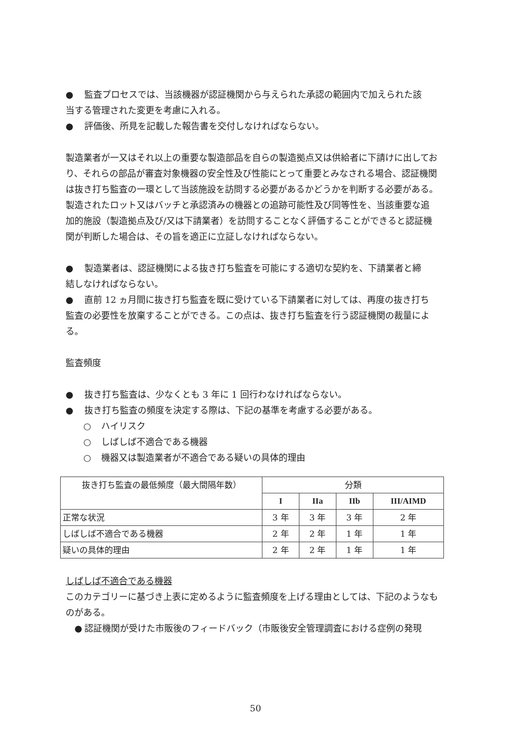● 監査プロセスでは、当該機器が認証機関から与えられた承認の範囲内で加えられた該
当する管理された変更を考慮に入れる。
● 評価後、所見を記載した報告書を交付しなければならない。
製造業者が一又はそれ以上の重要な製造部品を自らの製造拠点又は供給者に下請けに出しており、それらの部品が審査対象機器の安全性及び性能にとって重要とみなされる場合、認証機関は抜き打ち監査の一環として当該施設を訪問する必要があるかどうかを判断する必要がある。
製造されたロット又はバッチと承認済みの機器との追跡可能性及び同等性を、当該重要な追加的施設（製造拠点及び/又は下請業者）を訪問することなく評価することができると認証機関が判断した場合は、その旨を適正に立証しなければならない。
● 製造業者は、認証機関による抜き打ち監査を可能にする適切な契約を、下請業者と締
結しなければならない。
● 直前 12 ヵ月間に抜き打ち監査を既に受けている下請業者に対しては、再度の抜き打ち
監査の必要性を放棄することができる。この点は、抜き打ち監査を行う認証機関の裁量による。
監査頻度
● 抜き打ち監査は、少なくとも 3 年に 1 回行わなければならない。
● 抜き打ち監査の頻度を決定する際は、下記の基準を考慮する必要がある。
○ ハイリスク
○ しばしば不適合である機器
○ 機器又は製造業者が不適合である疑いの具体的理由
| 抜き打ち監査の最低頻度（最大間隔年数） | 分類 | | | |
| --- | --- | --- | --- | --- |
| | I | IIa | IIb | III/AIMD |
| 正常な状況 | 3 年 | 3 年 | 3 年 | 2 年 |
| しばしば不適合である機器 | 2 年 | 2 年 | 1 年 | 1 年 |
| 疑いの具体的理由 | 2 年 | 2 年 | 1 年 | 1 年 |
しばしば不適合である機器
このカテゴリーに基づき上表に定めるように監査頻度を上げる理由としては、下記のようなものがある。
● 認証機関が受けた市販後のフィードバック（市販後安全管理調査における症例の発現
50